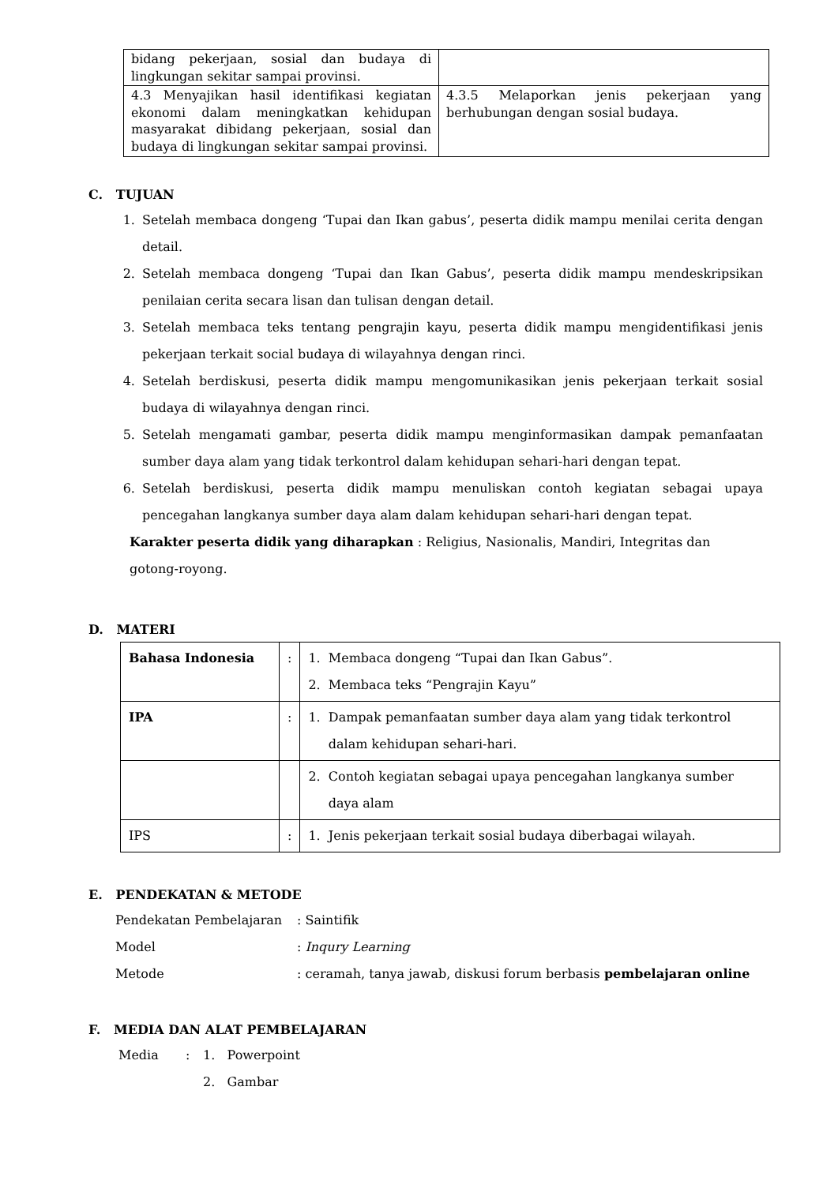| bidang pekerjaan, sosial dan budaya di lingkungan sekitar sampai provinsi. | |
| 4.3 Menyajikan hasil identifikasi kegiatan ekonomi dalam meningkatkan kehidupan masyarakat dibidang pekerjaan, sosial dan budaya di lingkungan sekitar sampai provinsi. | 4.3.5 Melaporkan jenis pekerjaan yang berhubungan dengan sosial budaya. |
C. TUJUAN
1. Setelah membaca dongeng ‘Tupai dan Ikan gabus’, peserta didik mampu menilai cerita dengan detail.
2. Setelah membaca dongeng ‘Tupai dan Ikan Gabus’, peserta didik mampu mendeskripsikan penilaian cerita secara lisan dan tulisan dengan detail.
3. Setelah membaca teks tentang pengrajin kayu, peserta didik mampu mengidentifikasi jenis pekerjaan terkait social budaya di wilayahnya dengan rinci.
4. Setelah berdiskusi, peserta didik mampu mengomunikasikan jenis pekerjaan terkait sosial budaya di wilayahnya dengan rinci.
5. Setelah mengamati gambar, peserta didik mampu menginformasikan dampak pemanfaatan sumber daya alam yang tidak terkontrol dalam kehidupan sehari-hari dengan tepat.
6. Setelah berdiskusi, peserta didik mampu menuliskan contoh kegiatan sebagai upaya pencegahan langkanya sumber daya alam dalam kehidupan sehari-hari dengan tepat.
Karakter peserta didik yang diharapkan : Religius, Nasionalis, Mandiri, Integritas dan gotong-royong.
D. MATERI
| Bahasa Indonesia | : | 1. Membaca dongeng “Tupai dan Ikan Gabus”. 2. Membaca teks “Pengrajin Kayu” |
| IPA | : | 1. Dampak pemanfaatan sumber daya alam yang tidak terkontrol dalam kehidupan sehari-hari. |
| | | 2. Contoh kegiatan sebagai upaya pencegahan langkanya sumber daya alam |
| IPS | : | 1. Jenis pekerjaan terkait sosial budaya diberbagai wilayah. |
E. PENDEKATAN & METODE
Pendekatan Pembelajaran: Saintifik
Model: Inqury Learning
Metode: ceramah, tanya jawab, diskusi forum berbasis pembelajaran online
F. MEDIA DAN ALAT PEMBELAJARAN
Media: 1. Powerpoint
2. Gambar